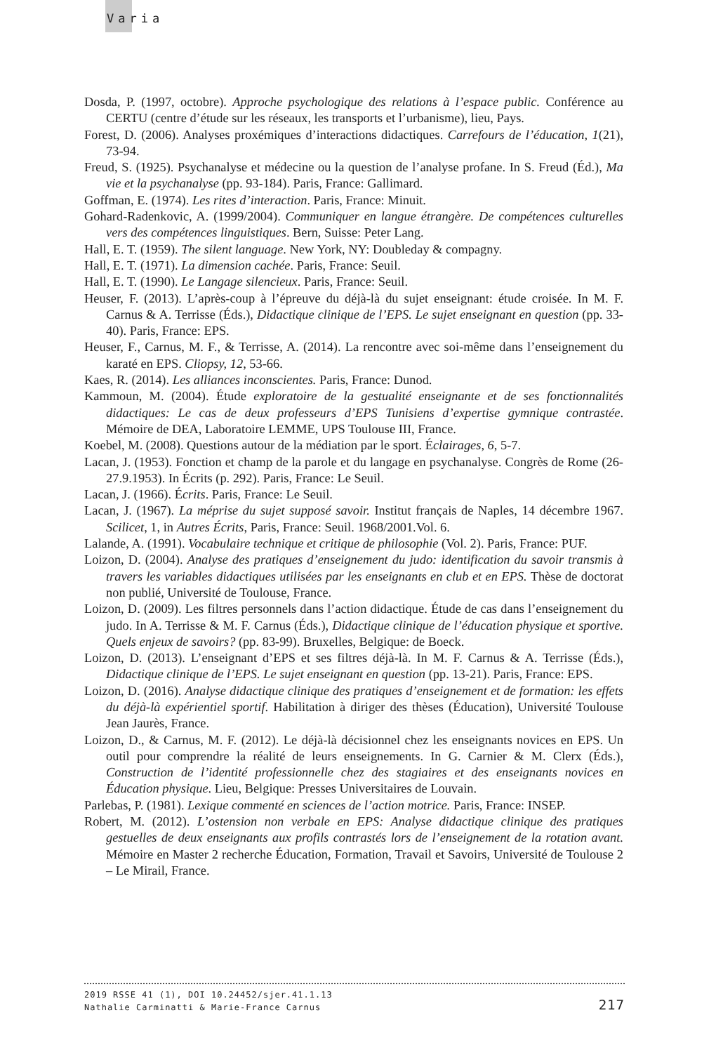Varia
Dosda, P. (1997, octobre). Approche psychologique des relations à l’espace public. Conférence au CERTU (centre d’étude sur les réseaux, les transports et l’urbanisme), lieu, Pays.
Forest, D. (2006). Analyses proxémiques d’interactions didactiques. Carrefours de l’éducation, 1(21), 73-94.
Freud, S. (1925). Psychanalyse et médecine ou la question de l’analyse profane. In S. Freud (Éd.), Ma vie et la psychanalyse (pp. 93-184). Paris, France: Gallimard.
Goffman, E. (1974). Les rites d’interaction. Paris, France: Minuit.
Gohard-Radenkovic, A. (1999/2004). Communiquer en langue étrangère. De compétences culturelles vers des compétences linguistiques. Bern, Suisse: Peter Lang.
Hall, E. T. (1959). The silent language. New York, NY: Doubleday & compagny.
Hall, E. T. (1971). La dimension cachée. Paris, France: Seuil.
Hall, E. T. (1990). Le Langage silencieux. Paris, France: Seuil.
Heuser, F. (2013). L’après-coup à l’épreuve du déjà-là du sujet enseignant: étude croisée. In M. F. Carnus & A. Terrisse (Éds.), Didactique clinique de l’EPS. Le sujet enseignant en question (pp. 33-40). Paris, France: EPS.
Heuser, F., Carnus, M. F., & Terrisse, A. (2014). La rencontre avec soi-même dans l’enseignement du karaté en EPS. Cliopsy, 12, 53-66.
Kaes, R. (2014). Les alliances inconscientes. Paris, France: Dunod.
Kammoun, M. (2004). Étude exploratoire de la gestualité enseignante et de ses fonctionnalités didactiques: Le cas de deux professeurs d’EPS Tunisiens d’expertise gymnique contrastée. Mémoire de DEA, Laboratoire LEMME, UPS Toulouse III, France.
Koebel, M. (2008). Questions autour de la médiation par le sport. Éclairages, 6, 5-7.
Lacan, J. (1953). Fonction et champ de la parole et du langage en psychanalyse. Congrès de Rome (26-27.9.1953). In Écrits (p. 292). Paris, France: Le Seuil.
Lacan, J. (1966). Écrits. Paris, France: Le Seuil.
Lacan, J. (1967). La méprise du sujet supposé savoir. Institut français de Naples, 14 décembre 1967. Scilicet, 1, in Autres Écrits, Paris, France: Seuil. 1968/2001.Vol. 6.
Lalande, A. (1991). Vocabulaire technique et critique de philosophie (Vol. 2). Paris, France: PUF.
Loizon, D. (2004). Analyse des pratiques d’enseignement du judo: identification du savoir transmis à travers les variables didactiques utilisées par les enseignants en club et en EPS. Thèse de doctorat non publié, Université de Toulouse, France.
Loizon, D. (2009). Les filtres personnels dans l’action didactique. Étude de cas dans l’enseignement du judo. In A. Terrisse & M. F. Carnus (Éds.), Didactique clinique de l’éducation physique et sportive. Quels enjeux de savoirs? (pp. 83-99). Bruxelles, Belgique: de Boeck.
Loizon, D. (2013). L’enseignant d’EPS et ses filtres déjà-là. In M. F. Carnus & A. Terrisse (Éds.), Didactique clinique de l’EPS. Le sujet enseignant en question (pp. 13-21). Paris, France: EPS.
Loizon, D. (2016). Analyse didactique clinique des pratiques d’enseignement et de formation: les effets du déjà-là expérientiel sportif. Habilitation à diriger des thèses (Éducation), Université Toulouse Jean Jaurès, France.
Loizon, D., & Carnus, M. F. (2012). Le déjà-là décisionnel chez les enseignants novices en EPS. Un outil pour comprendre la réalité de leurs enseignements. In G. Carnier & M. Clerx (Éds.), Construction de l’identité professionnelle chez des stagiaires et des enseignants novices en Éducation physique. Lieu, Belgique: Presses Universitaires de Louvain.
Parlebas, P. (1981). Lexique commenté en sciences de l’action motrice. Paris, France: INSEP.
Robert, M. (2012). L’ostension non verbale en EPS: Analyse didactique clinique des pratiques gestuelles de deux enseignants aux profils contrastés lors de l’enseignement de la rotation avant. Mémoire en Master 2 recherche Éducation, Formation, Travail et Savoirs, Université de Toulouse 2 – Le Mirail, France.
2019 RSSE 41 (1), DOI 10.24452/sjer.41.1.13
Nathalie Carminatti & Marie-France Carnus 217